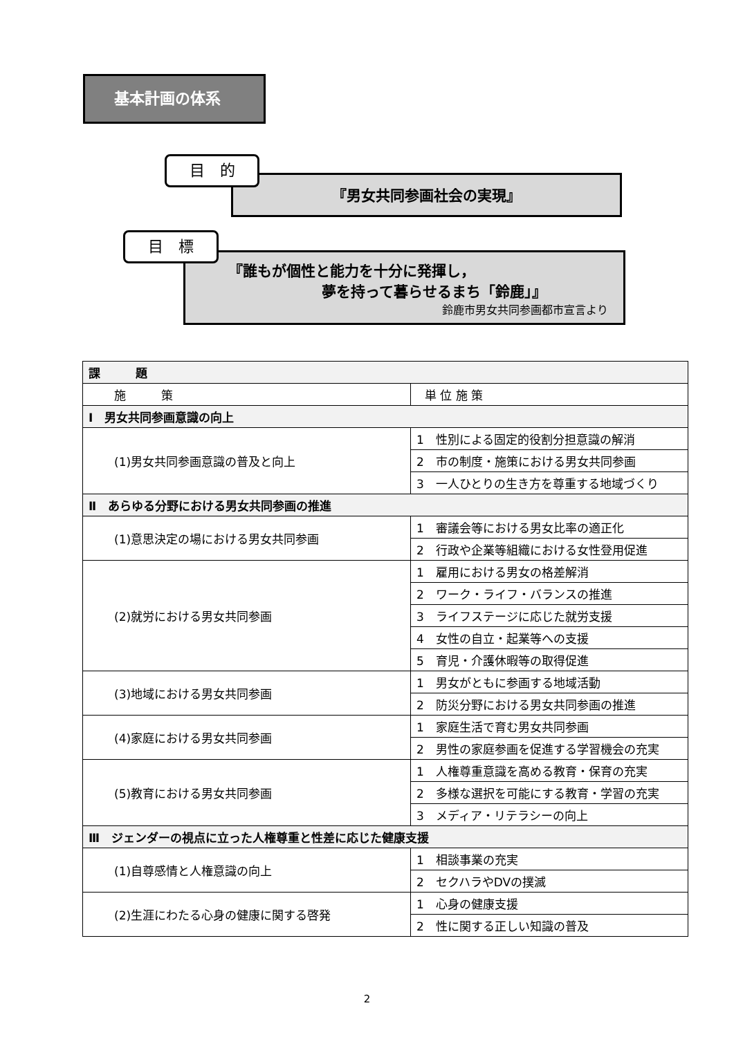基本計画の体系
目　的
『男女共同参画社会の実現』
目　標
『誰もが個性と能力を十分に発揮し，
夢を持って暮らせるまち「鈴鹿」』
鈴鹿市男女共同参画都市宣言より
| 課 題 | |
| --- | --- |
| 施 策 | 単 位 施 策 |
| Ⅰ 男女共同参画意識の向上 | |
| (1)男女共同参画意識の普及と向上 | 1 性別による固定的役割分担意識の解消 |
| | 2 市の制度・施策における男女共同参画 |
| | 3 一人ひとりの生き方を尊重する地域づくり |
| Ⅱ あらゆる分野における男女共同参画の推進 | |
| (1)意思決定の場における男女共同参画 | 1 審議会等における男女比率の適正化 |
| | 2 行政や企業等組織における女性登用促進 |
| (2)就労における男女共同参画 | 1 雇用における男女の格差解消 |
| | 2 ワーク・ライフ・バランスの推進 |
| | 3 ライフステージに応じた就労支援 |
| | 4 女性の自立・起業等への支援 |
| | 5 育児・介護休暇等の取得促進 |
| (3)地域における男女共同参画 | 1 男女がともに参画する地域活動 |
| | 2 防災分野における男女共同参画の推進 |
| (4)家庭における男女共同参画 | 1 家庭生活で育む男女共同参画 |
| | 2 男性の家庭参画を促進する学習機会の充実 |
| (5)教育における男女共同参画 | 1 人権尊重意識を高める教育・保育の充実 |
| | 2 多様な選択を可能にする教育・学習の充実 |
| | 3 メディア・リテラシーの向上 |
| Ⅲ ジェンダーの視点に立った人権尊重と性差に応じた健康支援 | |
| (1)自尊感情と人権意識の向上 | 1 相談事業の充実 |
| | 2 セクハラやDVの撲滅 |
| (2)生涯にわたる心身の健康に関する啓発 | 1 心身の健康支援 |
| | 2 性に関する正しい知識の普及 |
2